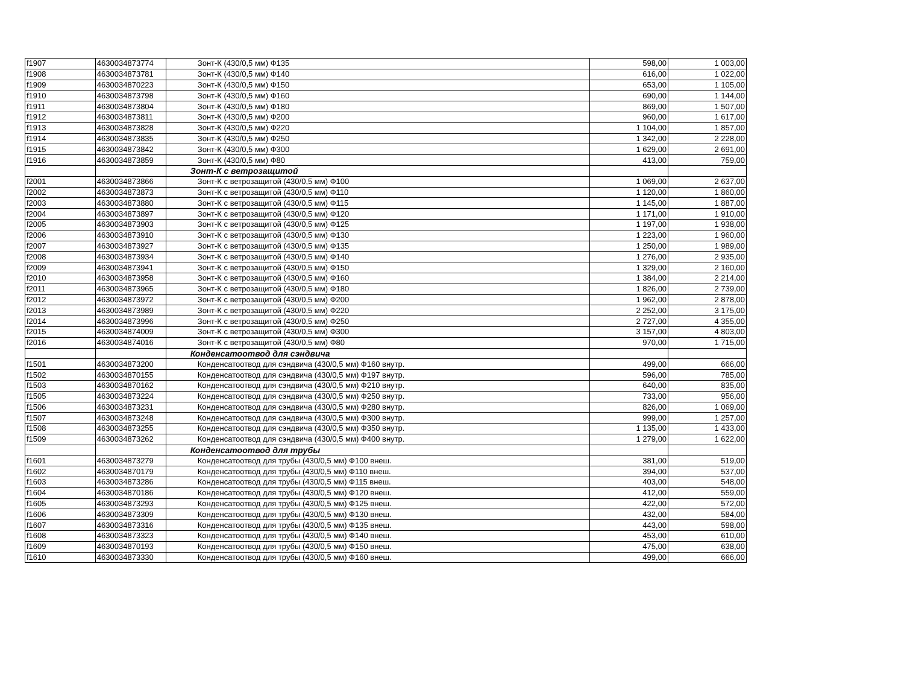| f1907 | 4630034873774 | Зонт-К (430/0,5 мм) Ф135 | 598,00 | 1 003,00 |
| f1908 | 4630034873781 | Зонт-К (430/0,5 мм) Ф140 | 616,00 | 1 022,00 |
| f1909 | 4630034870223 | Зонт-К (430/0,5 мм) Ф150 | 653,00 | 1 105,00 |
| f1910 | 4630034873798 | Зонт-К (430/0,5 мм) Ф160 | 690,00 | 1 144,00 |
| f1911 | 4630034873804 | Зонт-К (430/0,5 мм) Ф180 | 869,00 | 1 507,00 |
| f1912 | 4630034873811 | Зонт-К (430/0,5 мм) Ф200 | 960,00 | 1 617,00 |
| f1913 | 4630034873828 | Зонт-К (430/0,5 мм) Ф220 | 1 104,00 | 1 857,00 |
| f1914 | 4630034873835 | Зонт-К (430/0,5 мм) Ф250 | 1 342,00 | 2 228,00 |
| f1915 | 4630034873842 | Зонт-К (430/0,5 мм) Ф300 | 1 629,00 | 2 691,00 |
| f1916 | 4630034873859 | Зонт-К (430/0,5 мм) Ф80 | 413,00 | 759,00 |
| | | Зонт-К с ветрозащитой | | |
| f2001 | 4630034873866 | Зонт-К с ветрозащитой (430/0,5 мм) Ф100 | 1 069,00 | 2 637,00 |
| f2002 | 4630034873873 | Зонт-К с ветрозащитой (430/0,5 мм) Ф110 | 1 120,00 | 1 860,00 |
| f2003 | 4630034873880 | Зонт-К с ветрозащитой (430/0,5 мм) Ф115 | 1 145,00 | 1 887,00 |
| f2004 | 4630034873897 | Зонт-К с ветрозащитой (430/0,5 мм) Ф120 | 1 171,00 | 1 910,00 |
| f2005 | 4630034873903 | Зонт-К с ветрозащитой (430/0,5 мм) Ф125 | 1 197,00 | 1 938,00 |
| f2006 | 4630034873910 | Зонт-К с ветрозащитой (430/0,5 мм) Ф130 | 1 223,00 | 1 960,00 |
| f2007 | 4630034873927 | Зонт-К с ветрозащитой (430/0,5 мм) Ф135 | 1 250,00 | 1 989,00 |
| f2008 | 4630034873934 | Зонт-К с ветрозащитой (430/0,5 мм) Ф140 | 1 276,00 | 2 935,00 |
| f2009 | 4630034873941 | Зонт-К с ветрозащитой (430/0,5 мм) Ф150 | 1 329,00 | 2 160,00 |
| f2010 | 4630034873958 | Зонт-К с ветрозащитой (430/0,5 мм) Ф160 | 1 384,00 | 2 214,00 |
| f2011 | 4630034873965 | Зонт-К с ветрозащитой (430/0,5 мм) Ф180 | 1 826,00 | 2 739,00 |
| f2012 | 4630034873972 | Зонт-К с ветрозащитой (430/0,5 мм) Ф200 | 1 962,00 | 2 878,00 |
| f2013 | 4630034873989 | Зонт-К с ветрозащитой (430/0,5 мм) Ф220 | 2 252,00 | 3 175,00 |
| f2014 | 4630034873996 | Зонт-К с ветрозащитой (430/0,5 мм) Ф250 | 2 727,00 | 4 355,00 |
| f2015 | 4630034874009 | Зонт-К с ветрозащитой (430/0,5 мм) Ф300 | 3 157,00 | 4 803,00 |
| f2016 | 4630034874016 | Зонт-К с ветрозащитой (430/0,5 мм) Ф80 | 970,00 | 1 715,00 |
| | | Конденсатоотвод для сэндвича | | |
| f1501 | 4630034873200 | Конденсатоотвод для сэндвича (430/0,5 мм) Ф160 внутр. | 499,00 | 666,00 |
| f1502 | 4630034870155 | Конденсатоотвод для сэндвича (430/0,5 мм) Ф197 внутр. | 596,00 | 785,00 |
| f1503 | 4630034870162 | Конденсатоотвод для сэндвича (430/0,5 мм) Ф210 внутр. | 640,00 | 835,00 |
| f1505 | 4630034873224 | Конденсатоотвод для сэндвича (430/0,5 мм) Ф250 внутр. | 733,00 | 956,00 |
| f1506 | 4630034873231 | Конденсатоотвод для сэндвича (430/0,5 мм) Ф280 внутр. | 826,00 | 1 069,00 |
| f1507 | 4630034873248 | Конденсатоотвод для сэндвича (430/0,5 мм) Ф300 внутр. | 999,00 | 1 257,00 |
| f1508 | 4630034873255 | Конденсатоотвод для сэндвича (430/0,5 мм) Ф350 внутр. | 1 135,00 | 1 433,00 |
| f1509 | 4630034873262 | Конденсатоотвод для сэндвича (430/0,5 мм) Ф400 внутр. | 1 279,00 | 1 622,00 |
| | | Конденсатоотвод для трубы | | |
| f1601 | 4630034873279 | Конденсатоотвод для трубы (430/0,5 мм) Ф100 внеш. | 381,00 | 519,00 |
| f1602 | 4630034870179 | Конденсатоотвод для трубы (430/0,5 мм) Ф110 внеш. | 394,00 | 537,00 |
| f1603 | 4630034873286 | Конденсатоотвод для трубы (430/0,5 мм) Ф115 внеш. | 403,00 | 548,00 |
| f1604 | 4630034870186 | Конденсатоотвод для трубы (430/0,5 мм) Ф120 внеш. | 412,00 | 559,00 |
| f1605 | 4630034873293 | Конденсатоотвод для трубы (430/0,5 мм) Ф125 внеш. | 422,00 | 572,00 |
| f1606 | 4630034873309 | Конденсатоотвод для трубы (430/0,5 мм) Ф130 внеш. | 432,00 | 584,00 |
| f1607 | 4630034873316 | Конденсатоотвод для трубы (430/0,5 мм) Ф135 внеш. | 443,00 | 598,00 |
| f1608 | 4630034873323 | Конденсатоотвод для трубы (430/0,5 мм) Ф140 внеш. | 453,00 | 610,00 |
| f1609 | 4630034870193 | Конденсатоотвод для трубы (430/0,5 мм) Ф150 внеш. | 475,00 | 638,00 |
| f1610 | 4630034873330 | Конденсатоотвод для трубы (430/0,5 мм) Ф160 внеш. | 499,00 | 666,00 |